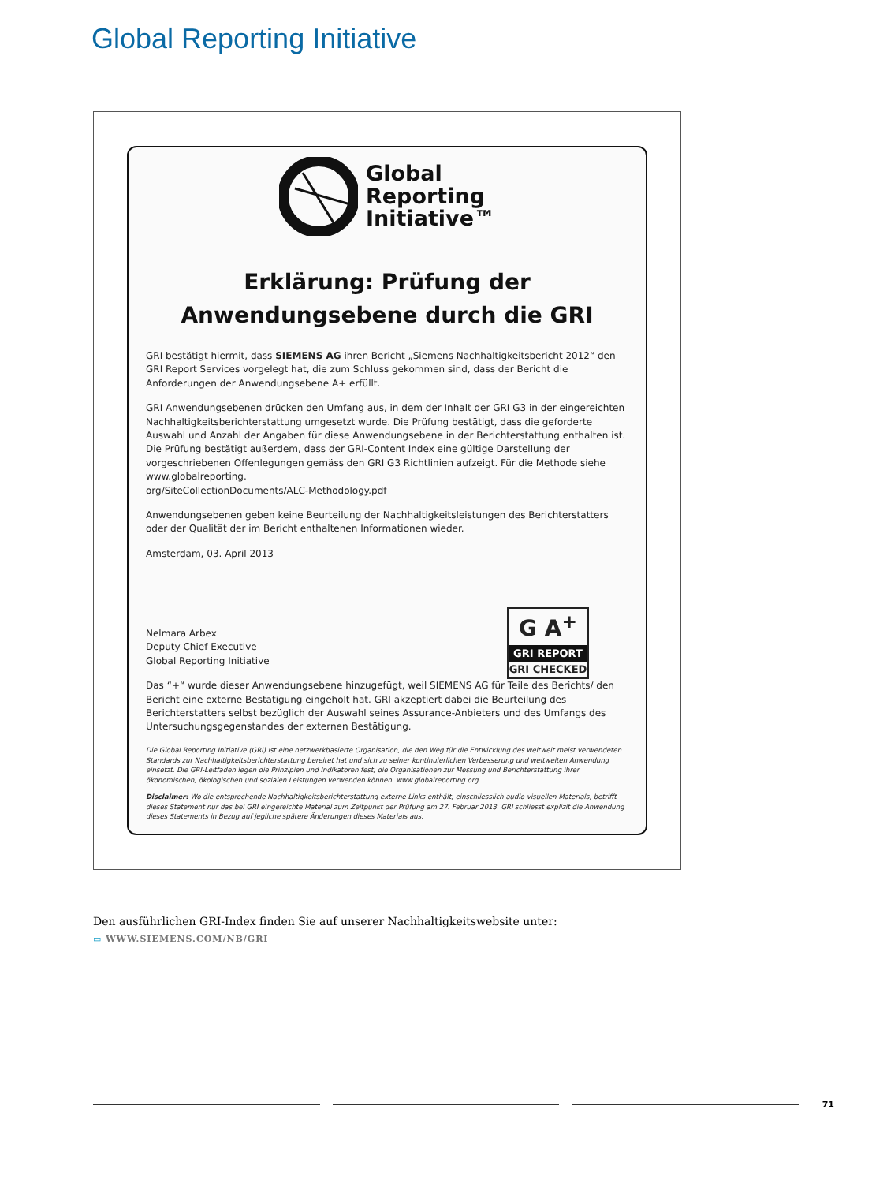Global Reporting Initiative
Global
Reporting
Initiative™
Erklärung: Prüfung der
Anwendungsebene durch die GRI
GRI bestätigt hiermit, dass SIEMENS AG ihren Bericht „Siemens Nachhaltigkeitsbericht 2012“ den GRI Report Services vorgelegt hat, die zum Schluss gekommen sind, dass der Bericht die Anforderungen der Anwendungsebene A+ erfüllt.
GRI Anwendungsebenen drücken den Umfang aus, in dem der Inhalt der GRI G3 in der eingereichten Nachhaltigkeitsberichterstattung umgesetzt wurde. Die Prüfung bestätigt, dass die geforderte Auswahl und Anzahl der Angaben für diese Anwendungsebene in der Berichterstattung enthalten ist. Die Prüfung bestätigt außerdem, dass der GRI-Content Index eine gültige Darstellung der vorgeschriebenen Offenlegungen gemäss den GRI G3 Richtlinien aufzeigt. Für die Methode siehe www.globalreporting.
org/SiteCollectionDocuments/ALC-Methodology.pdf
Anwendungsebenen geben keine Beurteilung der Nachhaltigkeitsleistungen des Berichterstatters oder der Qualität der im Bericht enthaltenen Informationen wieder.
Amsterdam, 03. April 2013
Nelmara Arbex
Deputy Chief Executive
Global Reporting Initiative
G A<sup>+</sup>
GRI REPORT
GRI CHECKED
Das “+“ wurde dieser Anwendungsebene hinzugefügt, weil SIEMENS AG für Teile des Berichts/ den Bericht eine externe Bestätigung eingeholt hat. GRI akzeptiert dabei die Beurteilung des Berichterstatters selbst bezüglich der Auswahl seines Assurance-Anbieters und des Umfangs des Untersuchungsgegenstandes der externen Bestätigung.
Die Global Reporting Initiative (GRI) ist eine netzwerkbasierte Organisation, die den Weg für die Entwicklung des weltweit meist verwendeten Standards zur Nachhaltigkeitsberichterstattung bereitet hat und sich zu seiner kontinuierlichen Verbesserung und weltweiten Anwendung einsetzt. Die GRI-Leitfaden legen die Prinzipien und Indikatoren fest, die Organisationen zur Messung und Berichterstattung ihrer ökonomischen, ökologischen und sozialen Leistungen verwenden können. www.globalreporting.org
Disclaimer: Wo die entsprechende Nachhaltigkeitsberichterstattung externe Links enthält, einschliesslich audio-visuellen Materials, betrifft dieses Statement nur das bei GRI eingereichte Material zum Zeitpunkt der Prüfung am 27. Februar 2013. GRI schliesst explizit die Anwendung dieses Statements in Bezug auf jegliche spätere Änderungen dieses Materials aus.
Den ausführlichen GRI-Index finden Sie auf unserer Nachhaltigkeitswebsite unter:
▭ WWW.SIEMENS.COM/NB/GRI
71